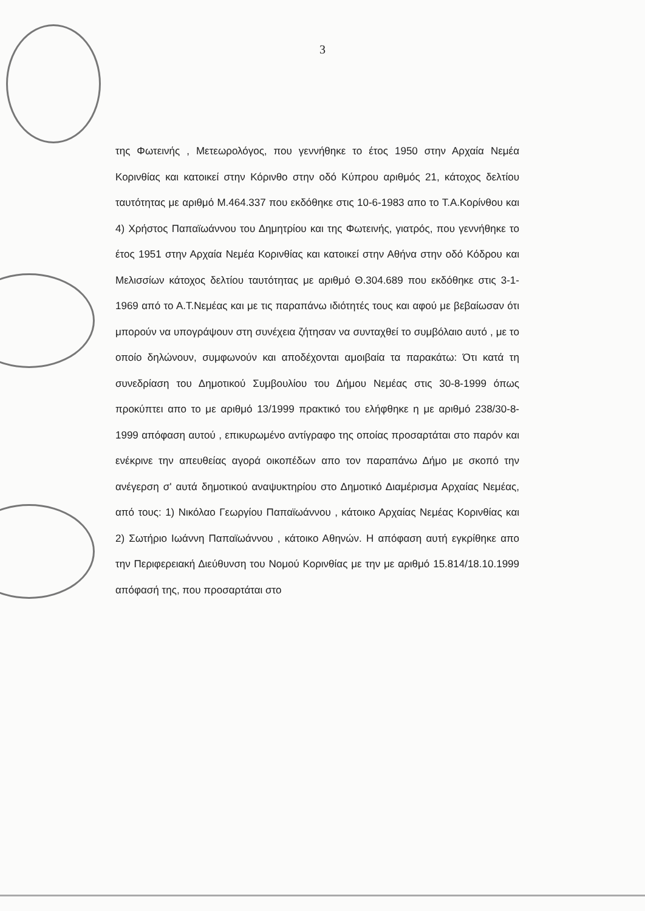3
της Φωτεινής , Μετεωρολόγος, που γεννήθηκε το έτος 1950 στην Αρχαία Νεμέα Κορινθίας και κατοικεί στην Κόρινθο στην οδό Κύπρου αριθμός 21, κάτοχος δελτίου ταυτότητας με αριθμό Μ.464.337 που εκδόθηκε στις 10-6-1983 απο το Τ.Α.Κορίνθου και 4) Χρήστος Παπαϊωάννου του Δημητρίου και της Φωτεινής, γιατρός, που γεννήθηκε το έτος 1951 στην Αρχαία Νεμέα Κορινθίας και κατοικεί στην Αθήνα στην οδό Κόδρου και Μελισσίων κάτοχος δελτίου ταυτότητας με αριθμό Θ.304.689 που εκδόθηκε στις 3-1-1969 από το Α.Τ.Νεμέας και με τις παραπάνω ιδιότητές τους και αφού με βεβαίωσαν ότι μπορούν να υπογράψουν στη συνέχεια ζήτησαν να συνταχθεί το συμβόλαιο αυτό , με το οποίο δηλώνουν, συμφωνούν και αποδέχονται αμοιβαία τα παρακάτω: Ότι κατά τη συνεδρίαση του Δημοτικού Συμβουλίου του Δήμου Νεμέας στις 30-8-1999 όπως προκύπτει απο το με αριθμό 13/1999 πρακτικό του ελήφθηκε η με αριθμό 238/30-8-1999 απόφαση αυτού , επικυρωμένο αντίγραφο της οποίας προσαρτάται στο παρόν και ενέκρινε την απευθείας αγορά οικοπέδων απο τον παραπάνω Δήμο με σκοπό την ανέγερση σ' αυτά δημοτικού αναψυκτηρίου στο Δημοτικό Διαμέρισμα Αρχαίας Νεμέας, από τους: 1) Νικόλαο Γεωργίου Παπαϊωάννου , κάτοικο Αρχαίας Νεμέας Κορινθίας και 2) Σωτήριο Ιωάννη Παπαϊωάννου , κάτοικο Αθηνών. Η απόφαση αυτή εγκρίθηκε απο την Περιφερειακή Διεύθυνση του Νομού Κορινθίας με την με αριθμό 15.814/18.10.1999 απόφασή της, που προσαρτάται στο